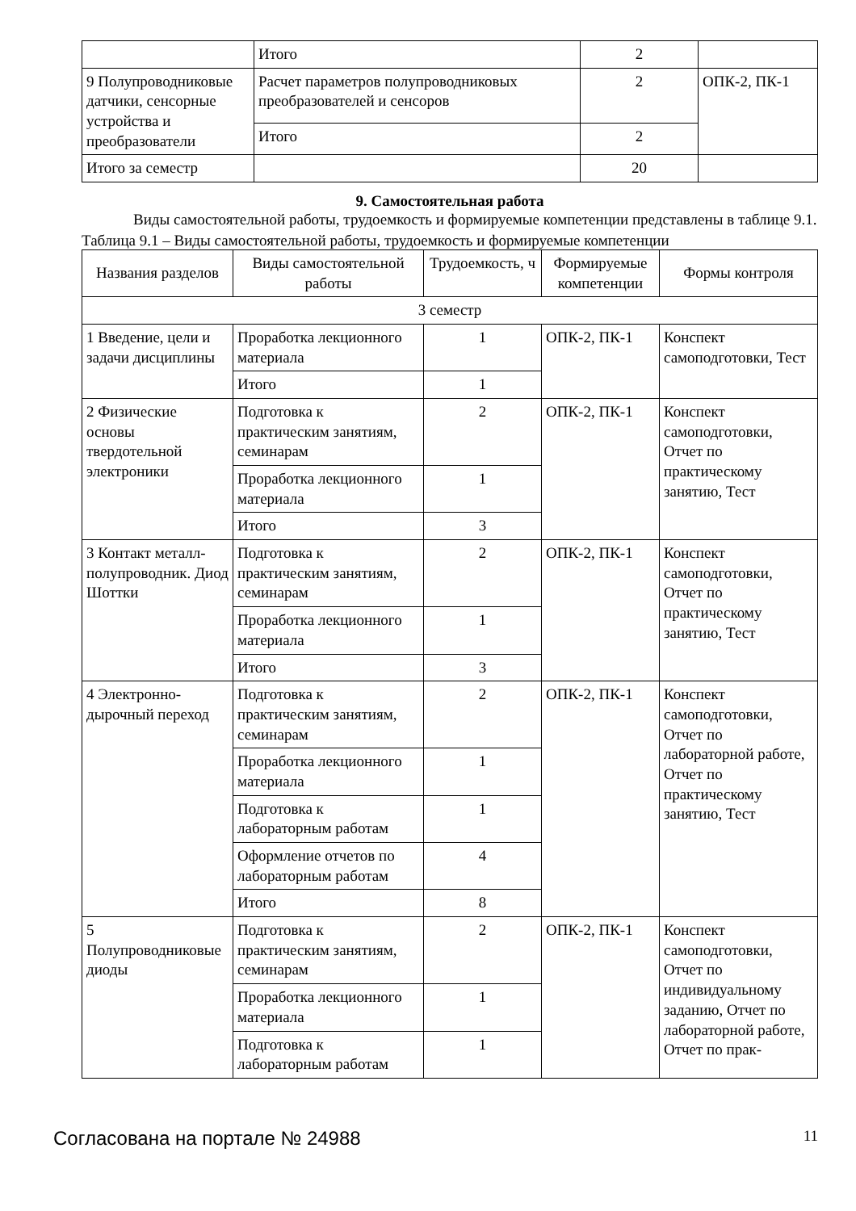| | Итого | 2 | |
| 9 Полупроводниковые датчики, сенсорные устройства и преобразователи | Расчет параметров полупроводниковых преобразователей и сенсоров | 2 | ОПК-2, ПК-1 |
| | Итого | 2 | |
| Итого за семестр | | 20 | |
9. Самостоятельная работа
Виды самостоятельной работы, трудоемкость и формируемые компетенции представлены в таблице 9.1.
Таблица 9.1 – Виды самостоятельной работы, трудоемкость и формируемые компетенции
| Названия разделов | Виды самостоятельной работы | Трудоемкость, ч | Формируемые компетенции | Формы контроля |
| --- | --- | --- | --- | --- |
| 3 семестр | | | | |
| 1 Введение, цели и задачи дисциплины | Проработка лекционного материала | 1 | ОПК-2, ПК-1 | Конспект самоподготовки, Тест |
| | Итого | 1 | | |
| 2 Физические основы твердотельной электроники | Подготовка к практическим занятиям, семинарам | 2 | ОПК-2, ПК-1 | Конспект самоподготовки, Отчет по практическому занятию, Тест |
| | Проработка лекционного материала | 1 | | |
| | Итого | 3 | | |
| 3 Контакт металл-полупроводник. Диод Шоттки | Подготовка к практическим занятиям, семинарам | 2 | ОПК-2, ПК-1 | Конспект самоподготовки, Отчет по практическому занятию, Тест |
| | Проработка лекционного материала | 1 | | |
| | Итого | 3 | | |
| 4 Электронно-дырочный переход | Подготовка к практическим занятиям, семинарам | 2 | ОПК-2, ПК-1 | Конспект самоподготовки, Отчет по лабораторной работе, Отчет по практическому занятию, Тест |
| | Проработка лекционного материала | 1 | | |
| | Подготовка к лабораторным работам | 1 | | |
| | Оформление отчетов по лабораторным работам | 4 | | |
| | Итого | 8 | | |
| 5 Полупроводниковые диоды | Подготовка к практическим занятиям, семинарам | 2 | ОПК-2, ПК-1 | Конспект самоподготовки, Отчет по индивидуальному заданию, Отчет по лабораторной работе, Отчет по прак- |
| | Проработка лекционного материала | 1 | | |
| | Подготовка к лабораторным работам | 1 | | |
Согласована на портале № 24988 11